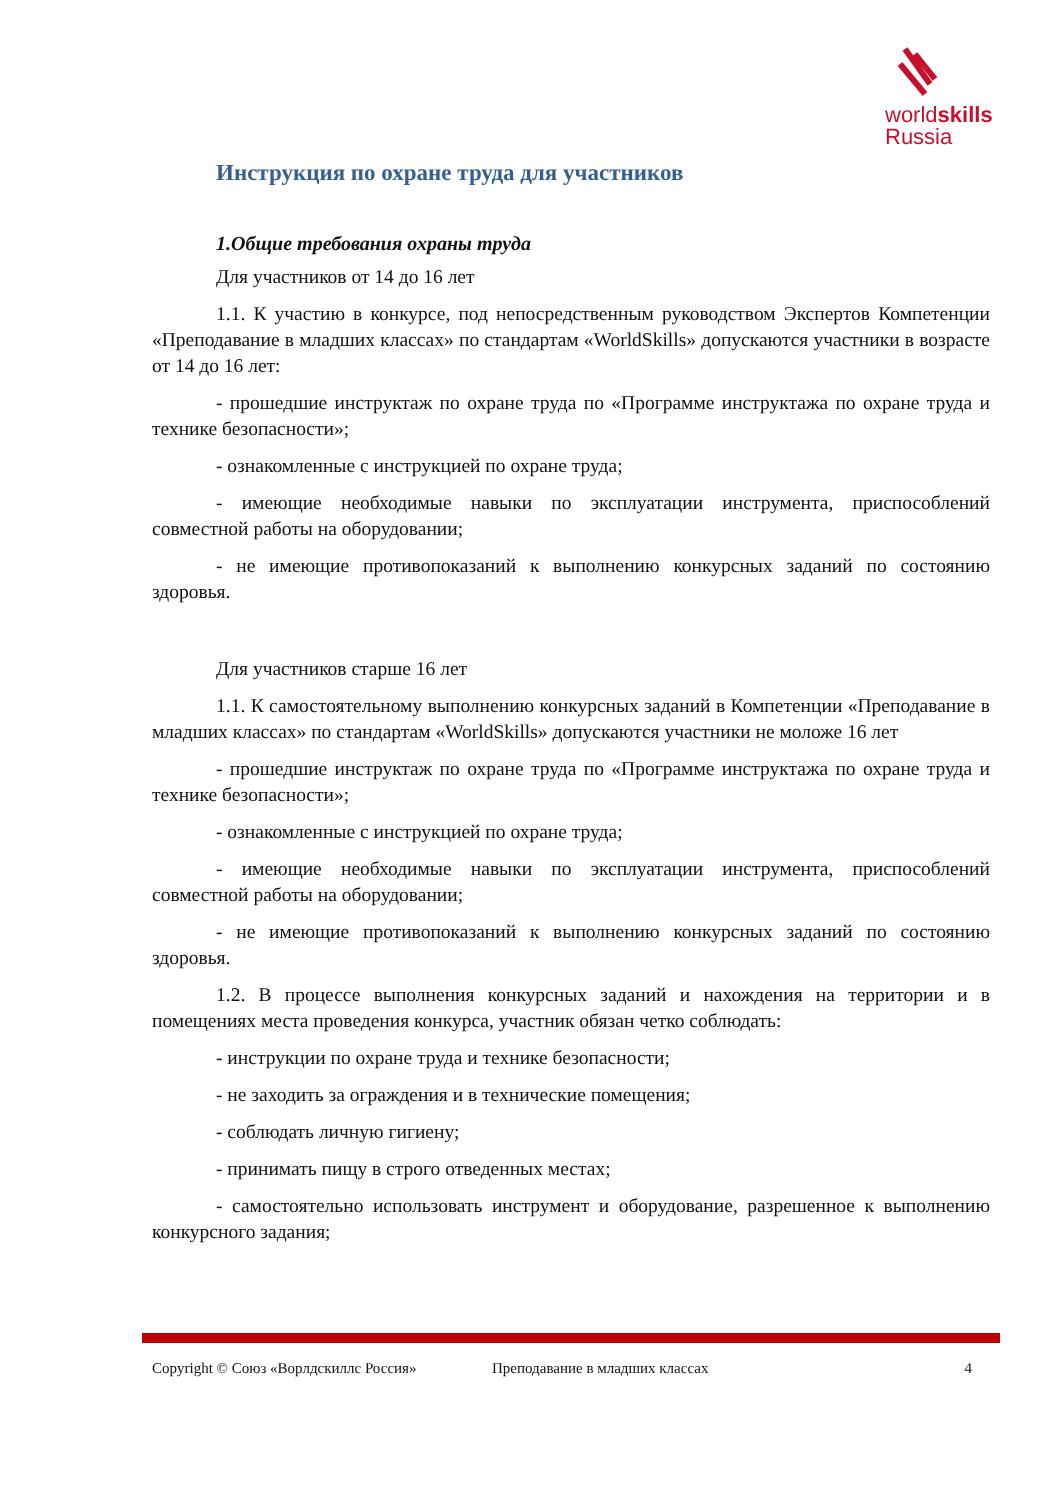worldskills
Russia
Инструкция по охране труда для участников
1.Общие требования охраны труда
Для участников от 14 до 16 лет
1.1. К участию в конкурсе, под непосредственным руководством Экспертов Компетенции «Преподавание в младших классах» по стандартам «WorldSkills» допускаются участники в возрасте от 14 до 16 лет:
- прошедшие инструктаж по охране труда по «Программе инструктажа по охране труда и технике безопасности»;
- ознакомленные с инструкцией по охране труда;
- имеющие необходимые навыки по эксплуатации инструмента, приспособлений совместной работы на оборудовании;
- не имеющие противопоказаний к выполнению конкурсных заданий по состоянию здоровья.
Для участников старше 16 лет
1.1. К самостоятельному выполнению конкурсных заданий в Компетенции «Преподавание в младших классах» по стандартам «WorldSkills» допускаются участники не моложе 16 лет
- прошедшие инструктаж по охране труда по «Программе инструктажа по охране труда и технике безопасности»;
- ознакомленные с инструкцией по охране труда;
- имеющие необходимые навыки по эксплуатации инструмента, приспособлений совместной работы на оборудовании;
- не имеющие противопоказаний к выполнению конкурсных заданий по состоянию здоровья.
1.2. В процессе выполнения конкурсных заданий и нахождения на территории и в помещениях места проведения конкурса, участник обязан четко соблюдать:
- инструкции по охране труда и технике безопасности;
- не заходить за ограждения и в технические помещения;
- соблюдать личную гигиену;
- принимать пищу в строго отведенных местах;
- самостоятельно использовать инструмент и оборудование, разрешенное к выполнению конкурсного задания;
Copyright © Союз «Ворлдскиллс Россия» Преподавание в младших классах 4